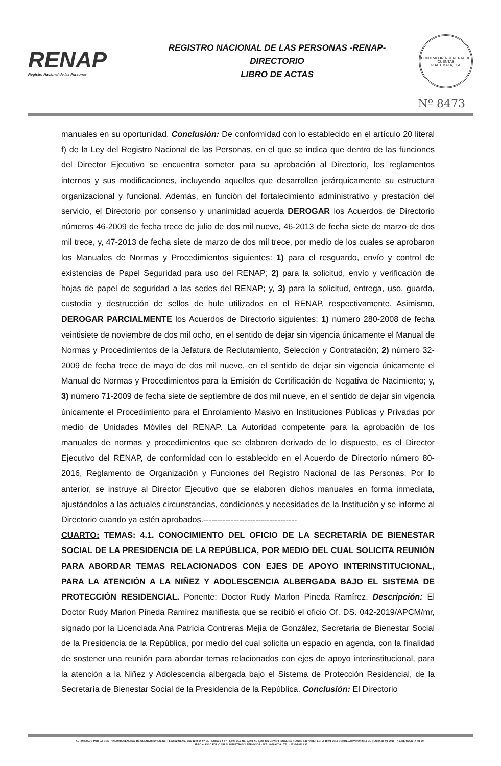RENAP
Registro Nacional de las Personas
REGISTRO NACIONAL DE LAS PERSONAS -RENAP-
DIRECTORIO
LIBRO DE ACTAS
CONTRALORÍA GENERAL DE CUENTAS
GUATEMALA, C.A.
Nº 8473
manuales en su oportunidad. Conclusión: De conformidad con lo establecido en el artículo 20 literal f) de la Ley del Registro Nacional de las Personas, en el que se indica que dentro de las funciones del Director Ejecutivo se encuentra someter para su aprobación al Directorio, los reglamentos internos y sus modificaciones, incluyendo aquellos que desarrollen jerárquicamente su estructura organizacional y funcional. Además, en función del fortalecimiento administrativo y prestación del servicio, el Directorio por consenso y unanimidad acuerda DEROGAR los Acuerdos de Directorio números 46-2009 de fecha trece de julio de dos mil nueve, 46-2013 de fecha siete de marzo de dos mil trece, y, 47-2013 de fecha siete de marzo de dos mil trece, por medio de los cuales se aprobaron los Manuales de Normas y Procedimientos siguientes: 1) para el resguardo, envío y control de existencias de Papel Seguridad para uso del RENAP; 2) para la solicitud, envío y verificación de hojas de papel de seguridad a las sedes del RENAP; y, 3) para la solicitud, entrega, uso, guarda, custodia y destrucción de sellos de hule utilizados en el RENAP, respectivamente. Asimismo, DEROGAR PARCIALMENTE los Acuerdos de Directorio siguientes: 1) número 280-2008 de fecha veintisiete de noviembre de dos mil ocho, en el sentido de dejar sin vigencia únicamente el Manual de Normas y Procedimientos de la Jefatura de Reclutamiento, Selección y Contratación; 2) número 32-2009 de fecha trece de mayo de dos mil nueve, en el sentido de dejar sin vigencia únicamente el Manual de Normas y Procedimientos para la Emisión de Certificación de Negativa de Nacimiento; y, 3) número 71-2009 de fecha siete de septiembre de dos mil nueve, en el sentido de dejar sin vigencia únicamente el Procedimiento para el Enrolamiento Masivo en Instituciones Públicas y Privadas por medio de Unidades Móviles del RENAP. La Autoridad competente para la aprobación de los manuales de normas y procedimientos que se elaboren derivado de lo dispuesto, es el Director Ejecutivo del RENAP, de conformidad con lo establecido en el Acuerdo de Directorio número 80-2016, Reglamento de Organización y Funciones del Registro Nacional de las Personas. Por lo anterior, se instruye al Director Ejecutivo que se elaboren dichos manuales en forma inmediata, ajustándolos a las actuales circunstancias, condiciones y necesidades de la Institución y se informe al Directorio cuando ya estén aprobados.----------------------------------
CUARTO: TEMAS: 4.1. CONOCIMIENTO DEL OFICIO DE LA SECRETARÍA DE BIENESTAR SOCIAL DE LA PRESIDENCIA DE LA REPÚBLICA, POR MEDIO DEL CUAL SOLICITA REUNIÓN PARA ABORDAR TEMAS RELACIONADOS CON EJES DE APOYO INTERINSTITUCIONAL, PARA LA ATENCIÓN A LA NIÑEZ Y ADOLESCENCIA ALBERGADA BAJO EL SISTEMA DE PROTECCIÓN RESIDENCIAL. Ponente: Doctor Rudy Marlon Pineda Ramírez. Descripción: El Doctor Rudy Marlon Pineda Ramírez manifiesta que se recibió el oficio Of. DS. 042-2019/APCM/mr, signado por la Licenciada Ana Patricia Contreras Mejía de González, Secretaria de Bienestar Social de la Presidencia de la República, por medio del cual solicita un espacio en agenda, con la finalidad de sostener una reunión para abordar temas relacionados con ejes de apoyo interinstitucional, para la atención a la Niñez y Adolescencia albergada bajo el Sistema de Protección Residencial, de la Secretaría de Bienestar Social de la Presidencia de la República. Conclusión: El Directorio
AUTORIZADO POR LA CONTRALORIA GENERAL DE CUENTAS S/RES. No. Fb./2662 CLAS.: 365-12-8-14-97 DE FECHA 1-4-97 - 1,000 DEL No. 8,001 AL 9,000 S/S ENVIO FISCAL No. 4-ASCC 14679 DE FECHA 18-01-2018 CORRELATIVO 09-2018 DE FECHA 18-01-2018 - No. DE CUENTA R1-60 -
LIBRO 4-ASCC FOLIO 151 SUMINISTROS Y SERVICIOS - NIT.: 4068947-6 - TEL.: 2336-1892 / 93